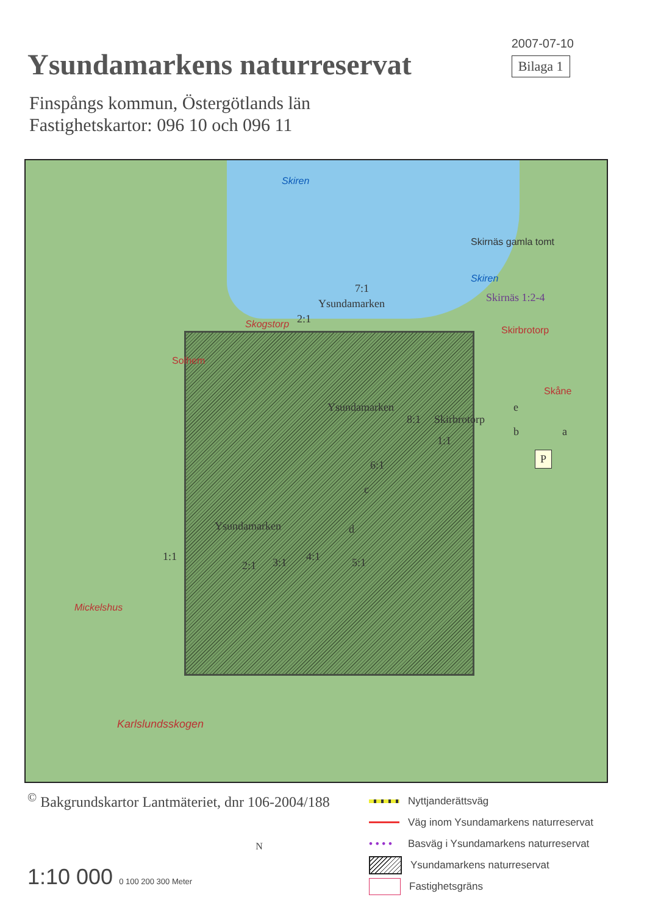Ysundamarkens naturreservat
2007-07-10
Bilaga 1
Finspångs kommun, Östergötlands län
Fastighetskartor: 096 10 och 096 11
Skiren
Skirnäs gamla tomt
Skiren
Skirnäs 1:2-4
7:1
Ysundamarken
Skogstorp 2:1
Skirbrotorp
Solhem
Skåne
Ysundamarken e
8:1 Skirbrotorp
b a
1:1
P
6:1
c
d Ysundamarken
1:1
2:1 3:1 4:1 5:1
Mickelshus
Karlslundsskogen
<sup>©</sup> Bakgrundskartor Lantmäteriet, dnr 106-2004/188
N
1:10 000 0 100 200 300 Meter
Nyttjanderättsväg
Väg inom Ysundamarkens naturreservat
• • • • Basväg i Ysundamarkens naturreservat
Ysundamarkens naturreservat
Fastighetsgräns